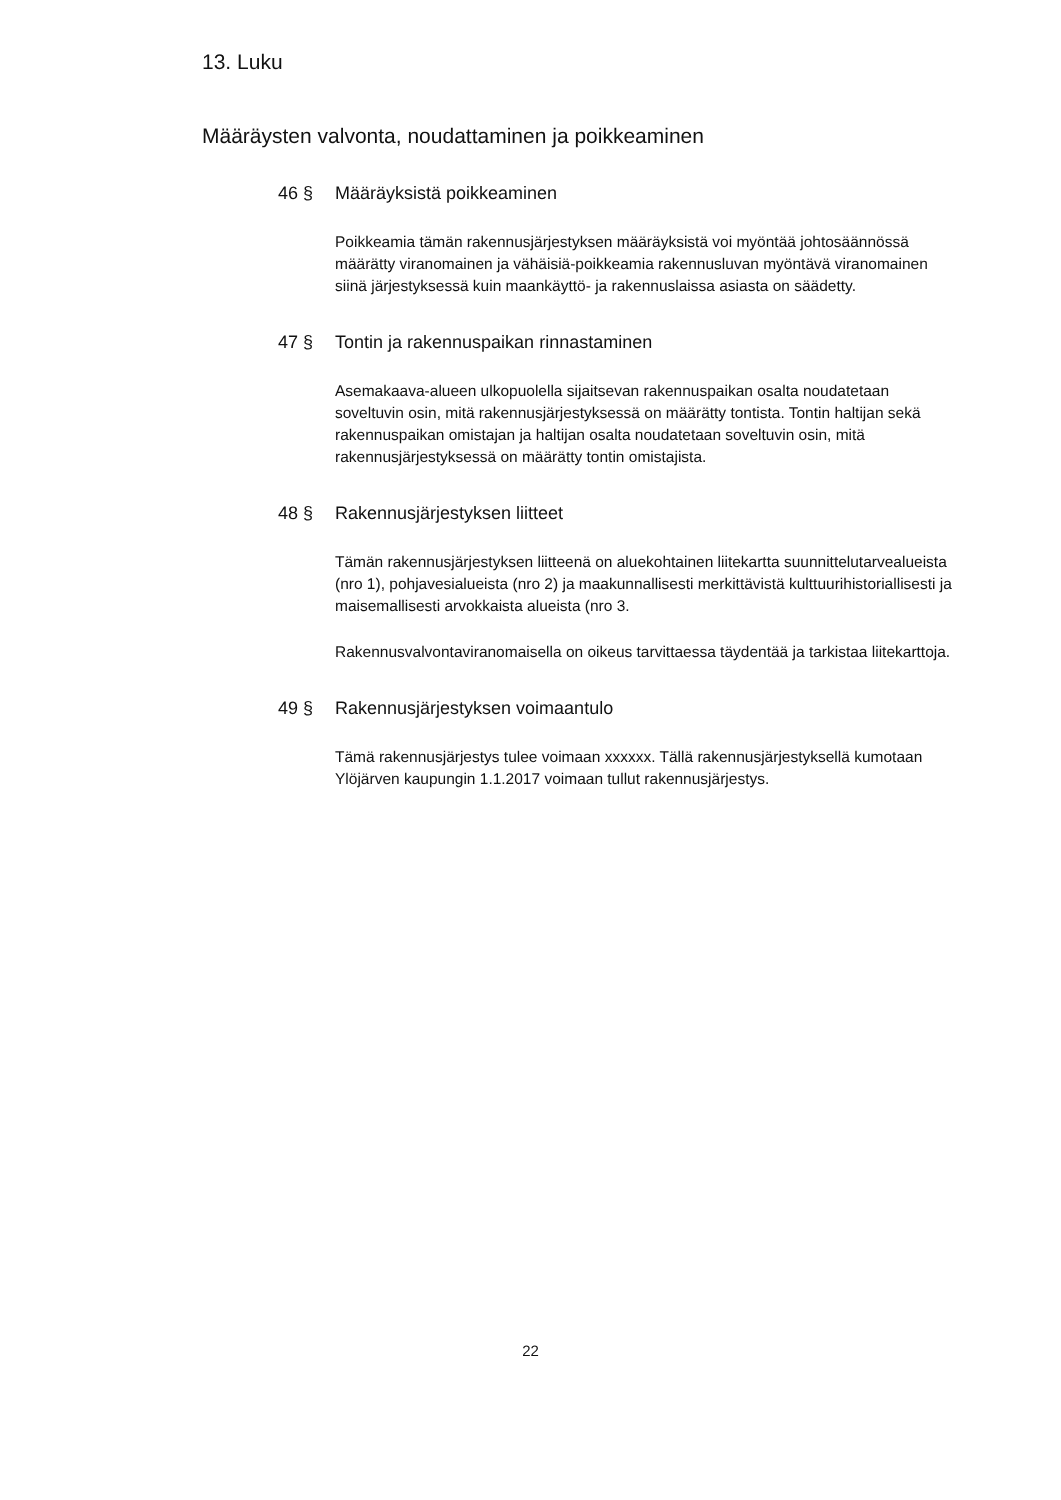13. Luku
Määräysten valvonta, noudattaminen ja poikkeaminen
46 § Määräyksistä poikkeaminen
Poikkeamia tämän rakennusjärjestyksen määräyksistä voi myöntää johtosäännössä määrätty viranomainen ja vähäisiä-poikkeamia rakennusluvan myöntävä viranomainen siinä järjestyksessä kuin maankäyttö- ja rakennuslaissa asiasta on säädetty.
47 § Tontin ja rakennuspaikan rinnastaminen
Asemakaava-alueen ulkopuolella sijaitsevan rakennuspaikan osalta noudatetaan soveltuvin osin, mitä rakennusjärjestyksessä on määrätty tontista. Tontin haltijan sekä rakennuspaikan omistajan ja haltijan osalta noudatetaan soveltuvin osin, mitä rakennusjärjestyksessä on määrätty tontin omistajista.
48 § Rakennusjärjestyksen liitteet
Tämän rakennusjärjestyksen liitteenä on aluekohtainen liitekartta suunnittelutarvealueista (nro 1), pohjavesialueista (nro 2) ja maakunnallisesti merkittävistä kulttuurihistoriallisesti ja maisemallisesti arvokkaista alueista (nro 3.
Rakennusvalvontaviranomaisella on oikeus tarvittaessa täydentää ja tarkistaa liitekarttoja.
49 § Rakennusjärjestyksen voimaantulo
Tämä rakennusjärjestys tulee voimaan xxxxxx. Tällä rakennusjärjestyksellä kumotaan Ylöjärven kaupungin 1.1.2017 voimaan tullut rakennusjärjestys.
22